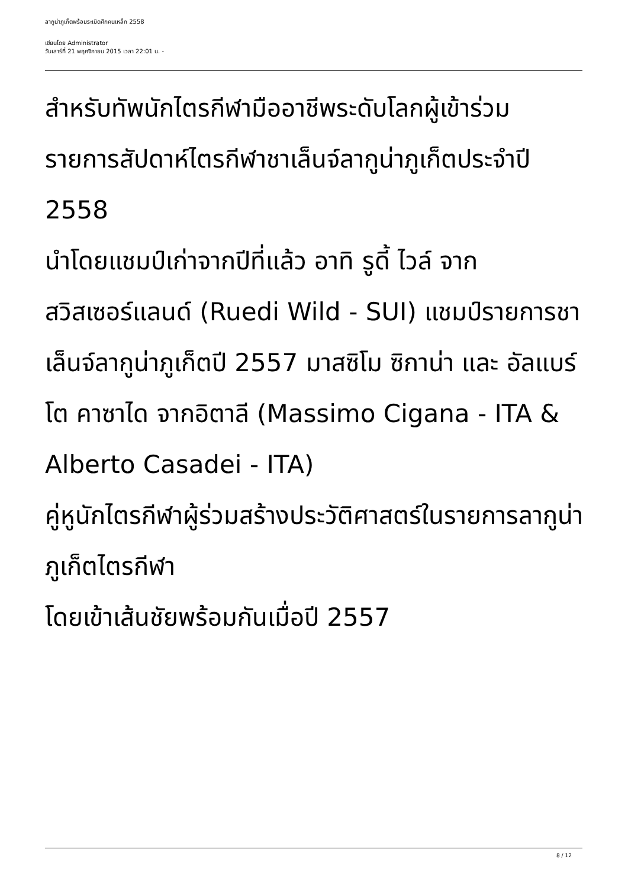ลากูน่าภูเก็ตพร้อมระเบิดศึกคนเหล็ก 2558
เขียนโดย Administrator
วันเสาร์ที่ 21 พฤศจิกายน 2015 เวลา 22:01 น. -
สำหรับทัพนักไตรกีฬามืออาชีพระดับโลกผู้เข้าร่วมรายการสัปดาห์ไตรกีฬาชาเล็นจ์ลากูน่าภูเก็ตประจำปี 2558
นำโดยแชมป์เก่าจากปีที่แล้ว อาทิ รูดี้ ไวล์ จากสวิสเซอร์แลนด์ (Ruedi Wild - SUI) แชมป์รายการชาเล็นจ์ลากูน่าภูเก็ตปี 2557 มาสซิโม ซิกาน่า และ อัลแบร์โต คาซาได จากอิตาลี (Massimo Cigana - ITA & Alberto Casadei - ITA)
คู่หูนักไตรกีฬาผู้ร่วมสร้างประวัติศาสตร์ในรายการลากูน่าภูเก็ตไตรกีฬา
โดยเข้าเส้นชัยพร้อมกันเมื่อปี 2557
8 / 12